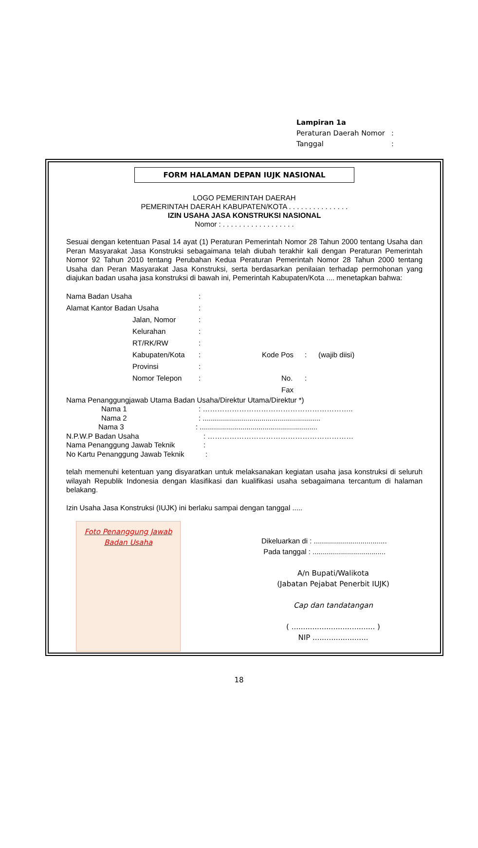Lampiran 1a
Peraturan Daerah Nomor:
Tanggal:
FORM HALAMAN DEPAN IUJK NASIONAL
LOGO PEMERINTAH DAERAH
PEMERINTAH DAERAH KABUPATEN/KOTA . . . . . . . . . . . . . . .
IZIN USAHA JASA KONSTRUKSI NASIONAL
Nomor : . . . . . . . . . . . . . . . . . .
Sesuai dengan ketentuan Pasal 14 ayat (1) Peraturan Pemerintah Nomor 28 Tahun 2000 tentang Usaha dan Peran Masyarakat Jasa Konstruksi sebagaimana telah diubah terakhir kali dengan Peraturan Pemerintah Nomor 92 Tahun 2010 tentang Perubahan Kedua Peraturan Pemerintah Nomor 28 Tahun 2000 tentang Usaha dan Peran Masyarakat Jasa Konstruksi, serta berdasarkan penilaian terhadap permohonan yang diajukan badan usaha jasa konstruksi di bawah ini, Pemerintah Kabupaten/Kota .... menetapkan bahwa:
Nama Badan Usaha:
Alamat Kantor Badan Usaha:
Jalan, Nomor:
Kelurahan:
RT/RK/RW:
Kabupaten/Kota: Kode Pos: (wajib diisi)
Provinsi:
Nomor Telepon: No. Fax:
Nama Penanggungjawab Utama Badan Usaha/Direktur Utama/Direktur *)
Nama 1: ……………………………………………………..
Nama 2: ..........................................................
Nama 3: ..........................................................
N.P.W.P Badan Usaha: ……………………………………………………
Nama Penanggung Jawab Teknik:
No Kartu Penanggung Jawab Teknik:
telah memenuhi ketentuan yang disyaratkan untuk melaksanakan kegiatan usaha jasa konstruksi di seluruh wilayah Republik Indonesia dengan klasifikasi dan kualifikasi usaha sebagaimana tercantum di halaman belakang.
Izin Usaha Jasa Konstruksi (IUJK) ini berlaku sampai dengan tanggal .....
Foto Penanggung Jawab
Badan Usaha
Dikeluarkan di : ....................................
Pada tanggal : ....................................
A/n Bupati/Walikota
(Jabatan Pejabat Penerbit IUJK)
Cap dan tandatangan
( .................................... )
NIP ........................
18